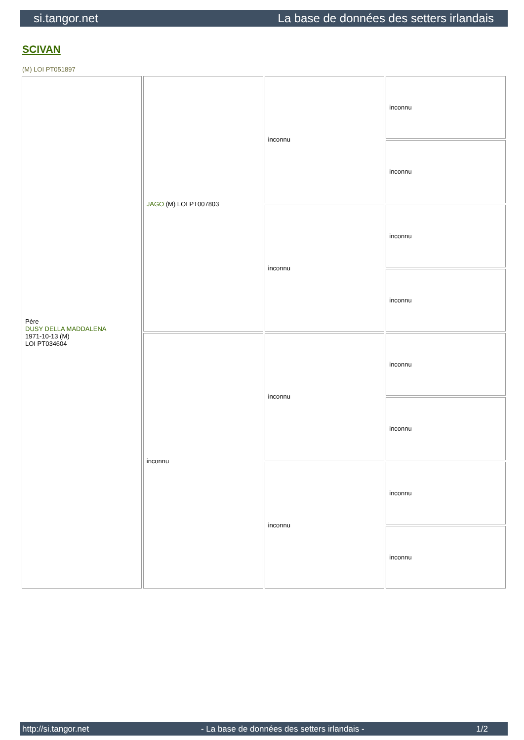si.tangor.net La base de données des setters irlandais
SCIVAN
(M) LOI PT051897
| Père DUSY DELLA MADDALENA 1971-10-13 (M) LOI PT034604 | JAGO (M) LOI PT007803 | inconnu | inconnu |
| | | | inconnu |
| | | inconnu | inconnu |
| | | | inconnu |
| | inconnu | inconnu | inconnu |
| | | | inconnu |
| | | inconnu | inconnu |
| | | | inconnu |
http://si.tangor.net - La base de données des setters irlandais - 1/2